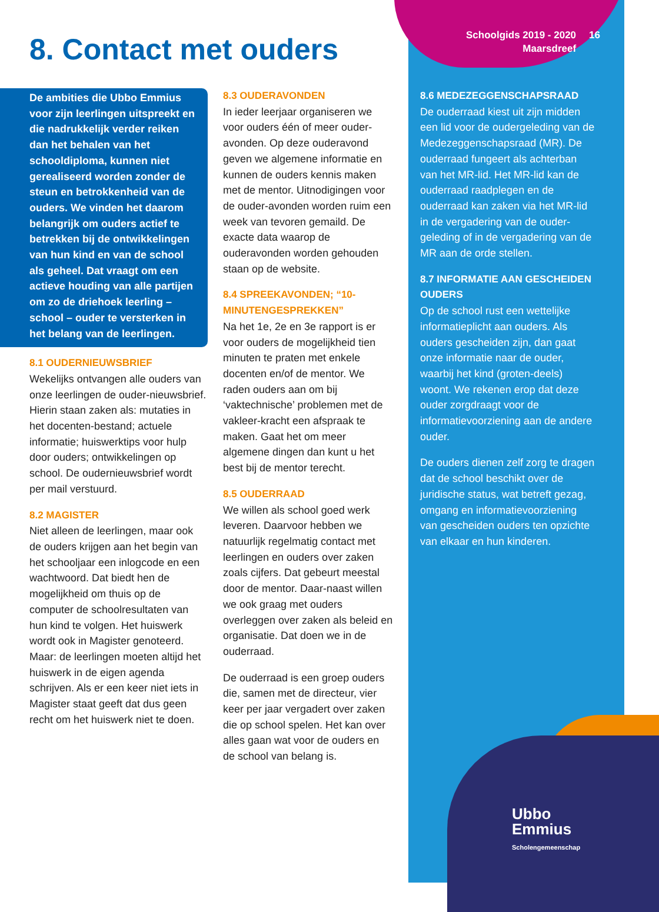Schoolgids 2019 - 2020
Maarsdreef
16
8. Contact met ouders
De ambities die Ubbo Emmius voor zijn leerlingen uitspreekt en die nadrukkelijk verder reiken dan het behalen van het schooldiploma, kunnen niet gerealiseerd worden zonder de steun en betrokkenheid van de ouders. We vinden het daarom belangrijk om ouders actief te betrekken bij de ontwikkelingen van hun kind en van de school als geheel. Dat vraagt om een actieve houding van alle partijen om zo de driehoek leerling – school – ouder te versterken in het belang van de leerlingen.
8.1 OUDERNIEUWSBRIEF
Wekelijks ontvangen alle ouders van onze leerlingen de ouder-nieuwsbrief. Hierin staan zaken als: mutaties in het docenten-bestand; actuele informatie; huiswerktips voor hulp door ouders; ontwikkelingen op school. De oudernieuwsbrief wordt per mail verstuurd.
8.2 MAGISTER
Niet alleen de leerlingen, maar ook de ouders krijgen aan het begin van het schooljaar een inlogcode en een wachtwoord. Dat biedt hen de mogelijkheid om thuis op de computer de schoolresultaten van hun kind te volgen. Het huiswerk wordt ook in Magister genoteerd. Maar: de leerlingen moeten altijd het huiswerk in de eigen agenda schrijven. Als er een keer niet iets in Magister staat geeft dat dus geen recht om het huiswerk niet te doen.
8.3 OUDERAVONDEN
In ieder leerjaar organiseren we voor ouders één of meer ouder-avonden. Op deze ouderavond geven we algemene informatie en kunnen de ouders kennis maken met de mentor. Uitnodigingen voor de ouder-avonden worden ruim een week van tevoren gemaild. De exacte data waarop de ouderavonden worden gehouden staan op de website.
8.4 SPREEKAVONDEN; “10-MINUTENGESPREKKEN”
Na het 1e, 2e en 3e rapport is er voor ouders de mogelijkheid tien minuten te praten met enkele docenten en/of de mentor. We raden ouders aan om bij ‘vaktechnische’ problemen met de vakleer-kracht een afspraak te maken. Gaat het om meer algemene dingen dan kunt u het best bij de mentor terecht.
8.5 OUDERRAAD
We willen als school goed werk leveren. Daarvoor hebben we natuurlijk regelmatig contact met leerlingen en ouders over zaken zoals cijfers. Dat gebeurt meestal door de mentor. Daar-naast willen we ook graag met ouders overleggen over zaken als beleid en organisatie. Dat doen we in de ouderraad.
De ouderraad is een groep ouders die, samen met de directeur, vier keer per jaar vergadert over zaken die op school spelen. Het kan over alles gaan wat voor de ouders en de school van belang is.
8.6 MEDEZEGGENSCHAPSRAAD
De ouderraad kiest uit zijn midden een lid voor de oudergeleding van de Medezeggenschapsraad (MR). De ouderraad fungeert als achterban van het MR-lid. Het MR-lid kan de ouderraad raadplegen en de ouderraad kan zaken via het MR-lid in de vergadering van de ouder-geleding of in de vergadering van de MR aan de orde stellen.
8.7 INFORMATIE AAN GESCHEIDEN OUDERS
Op de school rust een wettelijke informatieplicht aan ouders. Als ouders gescheiden zijn, dan gaat onze informatie naar de ouder, waarbij het kind (groten-deels) woont. We rekenen erop dat deze ouder zorgdraagt voor de informatievoorziening aan de andere ouder.
De ouders dienen zelf zorg te dragen dat de school beschikt over de juridische status, wat betreft gezag, omgang en informatievoorziening van gescheiden ouders ten opzichte van elkaar en hun kinderen.
Ubbo
Emmius
Scholengemeenschap